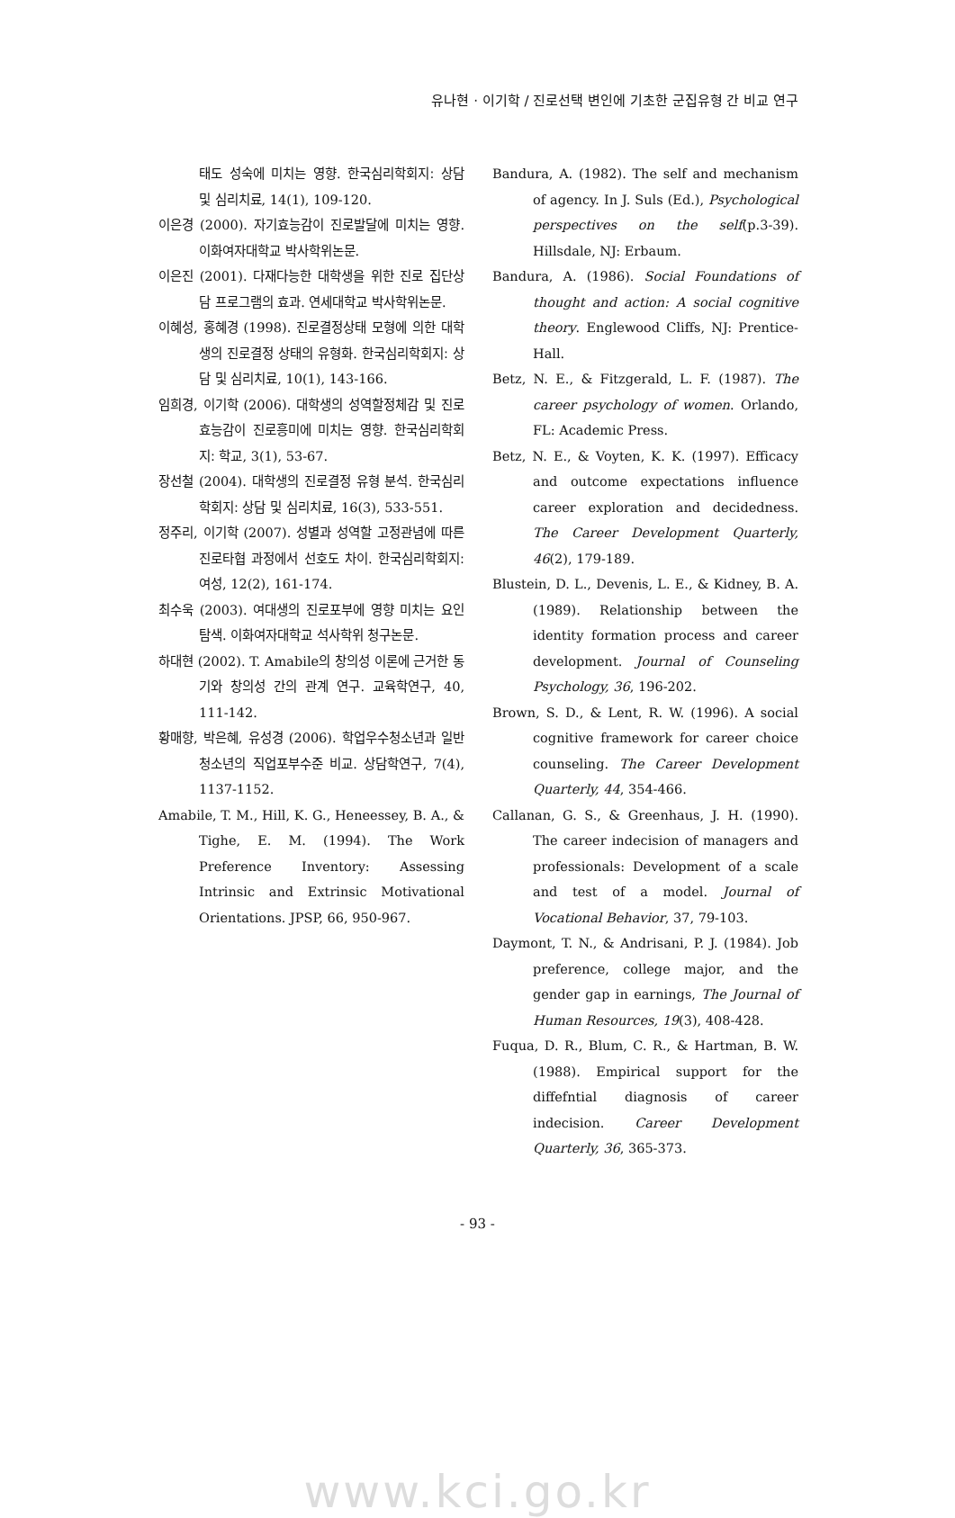유나현 · 이기학 / 진로선택 변인에 기초한 군집유형 간 비교 연구
태도 성숙에 미치는 영향. 한국심리학회지: 상담 및 심리치료, 14(1), 109-120.
이은경 (2000). 자기효능감이 진로발달에 미치는 영향. 이화여자대학교 박사학위논문.
이은진 (2001). 다재다능한 대학생을 위한 진로 집단상담 프로그램의 효과. 연세대학교 박사학위논문.
이혜성, 홍혜경 (1998). 진로결정상태 모형에 의한 대학생의 진로결정 상태의 유형화. 한국심리학회지: 상담 및 심리치료, 10(1), 143-166.
임희경, 이기학 (2006). 대학생의 성역할정체감 및 진로효능감이 진로흥미에 미치는 영향. 한국심리학회지: 학교, 3(1), 53-67.
장선철 (2004). 대학생의 진로결정 유형 분석. 한국심리학회지: 상담 및 심리치료, 16(3), 533-551.
정주리, 이기학 (2007). 성별과 성역할 고정관념에 따른 진로타협 과정에서 선호도 차이. 한국심리학회지: 여성, 12(2), 161-174.
최수욱 (2003). 여대생의 진로포부에 영향 미치는 요인 탐색. 이화여자대학교 석사학위 청구논문.
하대현 (2002). T. Amabile의 창의성 이론에 근거한 동기와 창의성 간의 관계 연구. 교육학연구, 40, 111-142.
황매향, 박은혜, 유성경 (2006). 학업우수청소년과 일반청소년의 직업포부수준 비교. 상담학연구, 7(4), 1137-1152.
Amabile, T. M., Hill, K. G., Heneessey, B. A., & Tighe, E. M. (1994). The Work Preference Inventory: Assessing Intrinsic and Extrinsic Motivational Orientations. JPSP, 66, 950-967.
Bandura, A. (1982). The self and mechanism of agency. In J. Suls (Ed.), Psychological perspectives on the self(p.3-39). Hillsdale, NJ: Erbaum.
Bandura, A. (1986). Social Foundations of thought and action: A social cognitive theory. Englewood Cliffs, NJ: Prentice-Hall.
Betz, N. E., & Fitzgerald, L. F. (1987). The career psychology of women. Orlando, FL: Academic Press.
Betz, N. E., & Voyten, K. K. (1997). Efficacy and outcome expectations influence career exploration and decidedness. The Career Development Quarterly, 46(2), 179-189.
Blustein, D. L., Devenis, L. E., & Kidney, B. A. (1989). Relationship between the identity formation process and career development. Journal of Counseling Psychology, 36, 196-202.
Brown, S. D., & Lent, R. W. (1996). A social cognitive framework for career choice counseling. The Career Development Quarterly, 44, 354-466.
Callanan, G. S., & Greenhaus, J. H. (1990). The career indecision of managers and professionals: Development of a scale and test of a model. Journal of Vocational Behavior, 37, 79-103.
Daymont, T. N., & Andrisani, P. J. (1984). Job preference, college major, and the gender gap in earnings, The Journal of Human Resources, 19(3), 408-428.
Fuqua, D. R., Blum, C. R., & Hartman, B. W. (1988). Empirical support for the diffefntial diagnosis of career indecision. Career Development Quarterly, 36, 365-373.
- 93 -
www.kci.go.kr